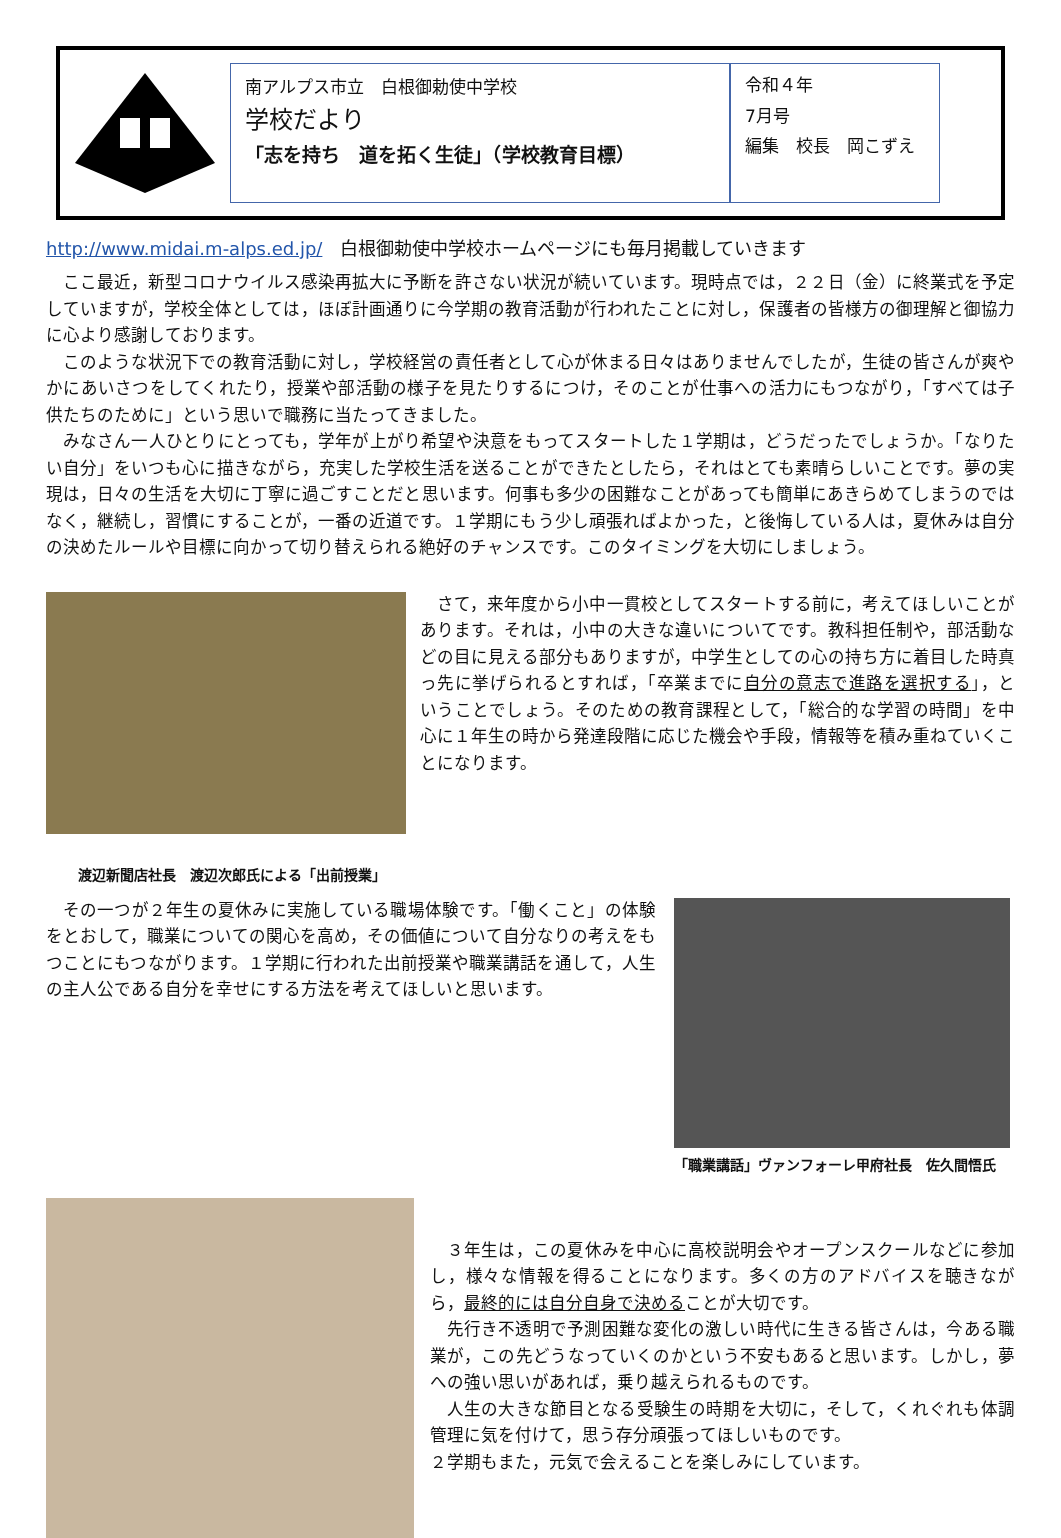南アルプス市立　白根御勅使中学校
学校だより
「志を持ち　道を拓く生徒」（学校教育目標）
令和４年
7月号
編集　校長　岡こずえ
http://www.midai.m-alps.ed.jp/　白根御勅使中学校ホームページにも毎月掲載していきます
ここ最近，新型コロナウイルス感染再拡大に予断を許さない状況が続いています。現時点では，２２日（金）に終業式を予定していますが，学校全体としては，ほぼ計画通りに今学期の教育活動が行われたことに対し，保護者の皆様方の御理解と御協力に心より感謝しております。
このような状況下での教育活動に対し，学校経営の責任者として心が休まる日々はありませんでしたが，生徒の皆さんが爽やかにあいさつをしてくれたり，授業や部活動の様子を見たりするにつけ，そのことが仕事への活力にもつながり，「すべては子供たちのために」という思いで職務に当たってきました。
みなさん一人ひとりにとっても，学年が上がり希望や決意をもってスタートした１学期は，どうだったでしょうか。「なりたい自分」をいつも心に描きながら，充実した学校生活を送ることができたとしたら，それはとても素晴らしいことです。夢の実現は，日々の生活を大切に丁寧に過ごすことだと思います。何事も多少の困難なことがあっても簡単にあきらめてしまうのではなく，継続し，習慣にすることが，一番の近道です。１学期にもう少し頑張ればよかった，と後悔している人は，夏休みは自分の決めたルールや目標に向かって切り替えられる絶好のチャンスです。このタイミングを大切にしましょう。
渡辺新聞店社長　渡辺次郎氏による「出前授業」
さて，来年度から小中一貫校としてスタートする前に，考えてほしいことがあります。それは，小中の大きな違いについてです。教科担任制や，部活動などの目に見える部分もありますが，中学生としての心の持ち方に着目した時真っ先に挙げられるとすれば，「卒業までに自分の意志で進路を選択する」，ということでしょう。そのための教育課程として，「総合的な学習の時間」を中心に１年生の時から発達段階に応じた機会や手段，情報等を積み重ねていくことになります。
その一つが２年生の夏休みに実施している職場体験です。「働くこと」の体験をとおして，職業についての関心を高め，その価値について自分なりの考えをもつことにもつながります。１学期に行われた出前授業や職業講話を通して，人生の主人公である自分を幸せにする方法を考えてほしいと思います。
「職業講話」ヴァンフォーレ甲府社長　佐久間悟氏
３年生は，この夏休みを中心に高校説明会やオープンスクールなどに参加し，様々な情報を得ることになります。多くの方のアドバイスを聴きながら，最終的には自分自身で決めることが大切です。
先行き不透明で予測困難な変化の激しい時代に生きる皆さんは，今ある職業が，この先どうなっていくのかという不安もあると思います。しかし，夢への強い思いがあれば，乗り越えられるものです。
人生の大きな節目となる受験生の時期を大切に，そして，くれぐれも体調管理に気を付けて，思う存分頑張ってほしいものです。
２学期もまた，元気で会えることを楽しみにしています。